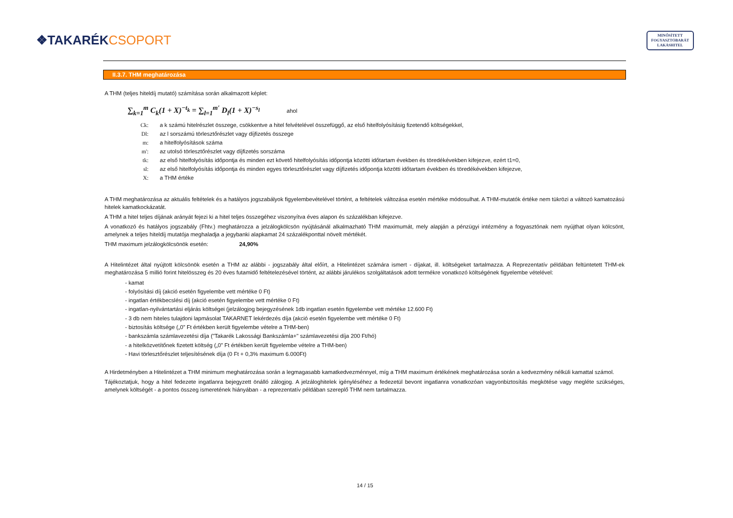❖TAKARÉKCSOPORT
MINŐSÍTETT
FOGYASZTÓBARÁT
LAKÁSHITEL
II.3.7. THM meghatározása
A THM (teljes hiteldíj mutató) számítása során alkalmazott képlet:
∑<sub>k=1</sub><sup>m</sup> C<sub>k</sub>(1 + X)<sup>−t<sub>k</sub></sup> = ∑<sub>l=1</sub><sup>m′</sup> D<sub>l</sub>(1 + X)<sup>−s<sub>l</sub></sup> ahol
| Ck: | a k számú hitelrészlet összege, csökkentve a hitel felvételével összefüggő, az első hitelfolyósításig fizetendő költségekkel, |
| Dl: | az l sorszámú törlesztőrészlet vagy díjfizetés összege |
| m: | a hitelfolyósítások száma |
| m': | az utolsó törlesztőrészlet vagy díjfizetés sorszáma |
| tk: | az első hitelfolyósítás időpontja és minden ezt követő hitelfolyósítás időpontja közötti időtartam években és töredékévekben kifejezve, ezért t1=0, |
| sl: | az első hitelfolyósítás időpontja és minden egyes törlesztőrészlet vagy díjfizetés időpontja közötti időtartam években és töredékévekben kifejezve, |
| X: | a THM értéke |
A THM meghatározása az aktuális feltételek és a hatályos jogszabályok figyelembevételével történt, a feltételek változása esetén mértéke módosulhat. A THM-mutatók értéke nem tükrözi a változó kamatozású hitelek kamatkockázatát.
A THM a hitel teljes díjának arányát fejezi ki a hitel teljes összegéhez viszonyítva éves alapon és százalékban kifejezve.
A vonatkozó és hatályos jogszabály (Fhtv.) meghatározza a jelzálogkölcsön nyújtásánál alkalmazható THM maximumát, mely alapján a pénzügyi intézmény a fogyasztónak nem nyújthat olyan kölcsönt, amelynek a teljes hiteldíj mutatója meghaladja a jegybanki alapkamat 24 százalékponttal növelt mértékét.
THM maximum jelzálogkölcsönök esetén: 24,90%
A Hitelintézet által nyújtott kölcsönök esetén a THM az alábbi - jogszabály által előírt, a Hitelintézet számára ismert - díjakat, ill. költségeket tartalmazza. A Reprezentatív példában feltüntetett THM-ek meghatározása 5 millió forint hitelösszeg és 20 éves futamidő feltételezésével történt, az alábbi járulékos szolgáltatások adott termékre vonatkozó költségének figyelembe vételével:
- kamat
- folyósítási díj (akció esetén figyelembe vett mértéke 0 Ft)
- ingatlan értékbecslési díj (akció esetén figyelembe vett mértéke 0 Ft)
- ingatlan-nyilvántartási eljárás költségei (jelzálogjog bejegyzésének 1db ingatlan esetén figyelembe vett mértéke 12.600 Ft)
- 3 db nem hiteles tulajdoni lapmásolat TAKARNET lekérdezés díja (akció esetén figyelembe vett mértéke 0 Ft)
- biztosítás költsége („0” Ft értékben került figyelembe vételre a THM-ben)
- bankszámla számlavezetési díja ("Takarék Lakossági Bankszámla+" számlavezetési díja 200 Ft/hó)
- a hitelközvetítőnek fizetett költség („0” Ft értékben került figyelembe vételre a THM-ben)
- Havi törlesztőrészlet teljesítésének díja (0 Ft + 0,3% maximum 6.000Ft)
A Hirdetményben a Hitelintézet a THM minimum meghatározása során a legmagasabb kamatkedvezménnyel, míg a THM maximum értékének meghatározása során a kedvezmény nélküli kamattal számol.
Tájékoztatjuk, hogy a hitel fedezete ingatlanra bejegyzett önálló zálogjog. A jelzáloghitelek igényléséhez a fedezetül bevont ingatlanra vonatkozóan vagyonbiztosítás megkötése vagy megléte szükséges, amelynek költségét - a pontos összeg ismeretének hiányában - a reprezentatív példában szereplő THM nem tartalmazza.
14 / 15